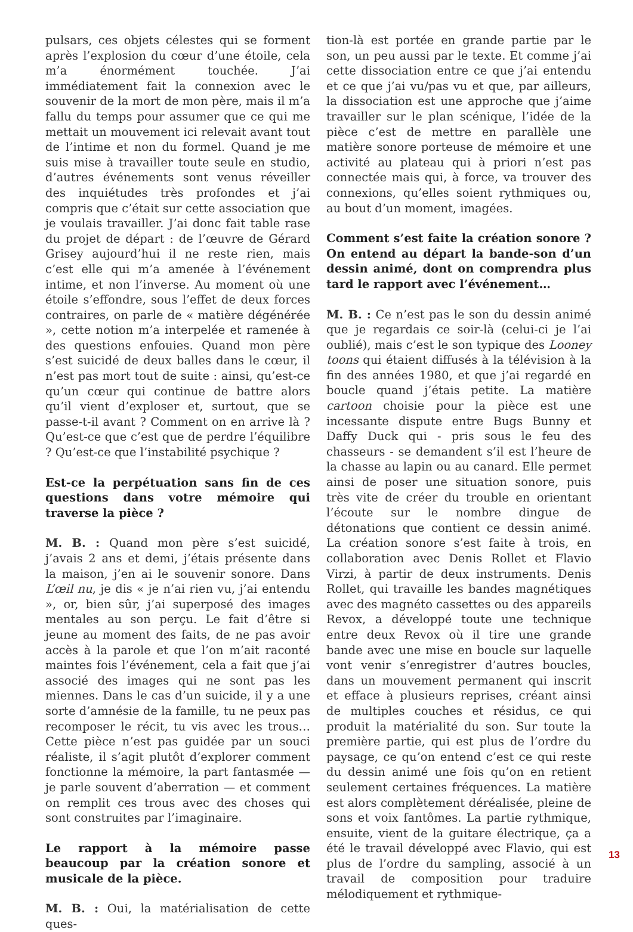pulsars, ces objets célestes qui se forment après l’explosion du cœur d’une étoile, cela m’a énormément touchée. J’ai immédiatement fait la connexion avec le souvenir de la mort de mon père, mais il m’a fallu du temps pour assumer que ce qui me mettait un mouvement ici relevait avant tout de l’intime et non du formel. Quand je me suis mise à travailler toute seule en studio, d’autres événements sont venus réveiller des inquiétudes très profondes et j’ai compris que c’était sur cette association que je voulais travailler. J’ai donc fait table rase du projet de départ : de l’œuvre de Gérard Grisey aujourd’hui il ne reste rien, mais c’est elle qui m’a amenée à l’événement intime, et non l’inverse. Au moment où une étoile s’effondre, sous l’effet de deux forces contraires, on parle de « matière dégénérée », cette notion m’a interpelée et ramenée à des questions enfouies. Quand mon père s’est suicidé de deux balles dans le cœur, il n’est pas mort tout de suite : ainsi, qu’est-ce qu’un cœur qui continue de battre alors qu’il vient d’exploser et, surtout, que se passe-t-il avant ? Comment on en arrive là ? Qu’est-ce que c’est que de perdre l’équilibre ? Qu’est-ce que l’instabilité psychique ?
Est-ce la perpétuation sans fin de ces questions dans votre mémoire qui traverse la pièce ?
M. B. : Quand mon père s’est suicidé, j’avais 2 ans et demi, j’étais présente dans la maison, j’en ai le souvenir sonore. Dans L’œil nu, je dis « je n’ai rien vu, j’ai entendu », or, bien sûr, j’ai superposé des images mentales au son perçu. Le fait d’être si jeune au moment des faits, de ne pas avoir accès à la parole et que l’on m’ait raconté maintes fois l’événement, cela a fait que j’ai associé des images qui ne sont pas les miennes. Dans le cas d’un suicide, il y a une sorte d’amnésie de la famille, tu ne peux pas recomposer le récit, tu vis avec les trous… Cette pièce n’est pas guidée par un souci réaliste, il s’agit plutôt d’explorer comment fonctionne la mémoire, la part fantasmée — je parle souvent d’aberration — et comment on remplit ces trous avec des choses qui sont construites par l’imaginaire.
Le rapport à la mémoire passe beaucoup par la création sonore et musicale de la pièce.
M. B. : Oui, la matérialisation de cette ques-
tion-là est portée en grande partie par le son, un peu aussi par le texte. Et comme j’ai cette dissociation entre ce que j’ai entendu et ce que j’ai vu/pas vu et que, par ailleurs, la dissociation est une approche que j’aime travailler sur le plan scénique, l’idée de la pièce c’est de mettre en parallèle une matière sonore porteuse de mémoire et une activité au plateau qui à priori n’est pas connectée mais qui, à force, va trouver des connexions, qu’elles soient rythmiques ou, au bout d’un moment, imagées.
Comment s’est faite la création sonore ? On entend au départ la bande-son d’un dessin animé, dont on comprendra plus tard le rapport avec l’événement…
M. B. : Ce n’est pas le son du dessin animé que je regardais ce soir-là (celui-ci je l’ai oublié), mais c’est le son typique des Looney toons qui étaient diffusés à la télévision à la fin des années 1980, et que j’ai regardé en boucle quand j’étais petite. La matière cartoon choisie pour la pièce est une incessante dispute entre Bugs Bunny et Daffy Duck qui - pris sous le feu des chasseurs - se demandent s’il est l’heure de la chasse au lapin ou au canard. Elle permet ainsi de poser une situation sonore, puis très vite de créer du trouble en orientant l’écoute sur le nombre dingue de détonations que contient ce dessin animé. La création sonore s’est faite à trois, en collaboration avec Denis Rollet et Flavio Virzi, à partir de deux instruments. Denis Rollet, qui travaille les bandes magnétiques avec des magnéto cassettes ou des appareils Revox, a développé toute une technique entre deux Revox où il tire une grande bande avec une mise en boucle sur laquelle vont venir s’enregistrer d’autres boucles, dans un mouvement permanent qui inscrit et efface à plusieurs reprises, créant ainsi de multiples couches et résidus, ce qui produit la matérialité du son. Sur toute la première partie, qui est plus de l’ordre du paysage, ce qu’on entend c’est ce qui reste du dessin animé une fois qu’on en retient seulement certaines fréquences. La matière est alors complètement déréalisée, pleine de sons et voix fantômes. La partie rythmique, ensuite, vient de la guitare électrique, ça a été le travail développé avec Flavio, qui est plus de l’ordre du sampling, associé à un travail de composition pour traduire mélodiquement et rythmique-
13